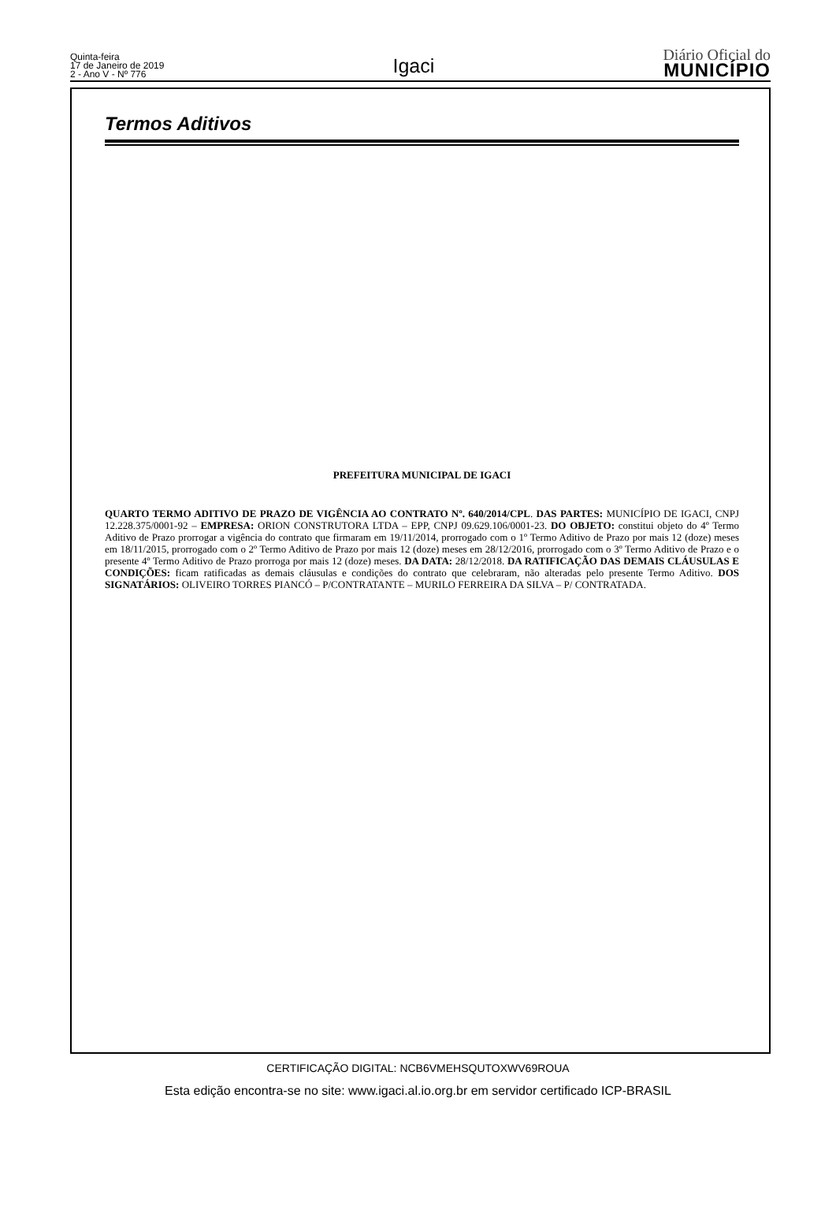Quinta-feira
17 de Janeiro de 2019
2 - Ano V - Nº 776
Igaci
Diário Oficial do
MUNICÍPIO
Termos Aditivos
PREFEITURA MUNICIPAL DE IGACI
QUARTO TERMO ADITIVO DE PRAZO DE VIGÊNCIA AO CONTRATO Nº. 640/2014/CPL. DAS PARTES: MUNICÍPIO DE IGACI, CNPJ 12.228.375/0001-92 – EMPRESA: ORION CONSTRUTORA LTDA – EPP, CNPJ 09.629.106/0001-23. DO OBJETO: constitui objeto do 4º Termo Aditivo de Prazo prorrogar a vigência do contrato que firmaram em 19/11/2014, prorrogado com o 1º Termo Aditivo de Prazo por mais 12 (doze) meses em 18/11/2015, prorrogado com o 2º Termo Aditivo de Prazo por mais 12 (doze) meses em 28/12/2016, prorrogado com o 3º Termo Aditivo de Prazo e o presente 4º Termo Aditivo de Prazo prorroga por mais 12 (doze) meses. DA DATA: 28/12/2018. DA RATIFICAÇÃO DAS DEMAIS CLÁUSULAS E CONDIÇÕES: ficam ratificadas as demais cláusulas e condições do contrato que celebraram, não alteradas pelo presente Termo Aditivo. DOS SIGNATÁRIOS: OLIVEIRO TORRES PIANCÓ – P/CONTRATANTE – MURILO FERREIRA DA SILVA – P/ CONTRATADA.
CERTIFICAÇÃO DIGITAL: NCB6VMEHSQUTOXWV69ROUA
Esta edição encontra-se no site: www.igaci.al.io.org.br em servidor certificado ICP-BRASIL